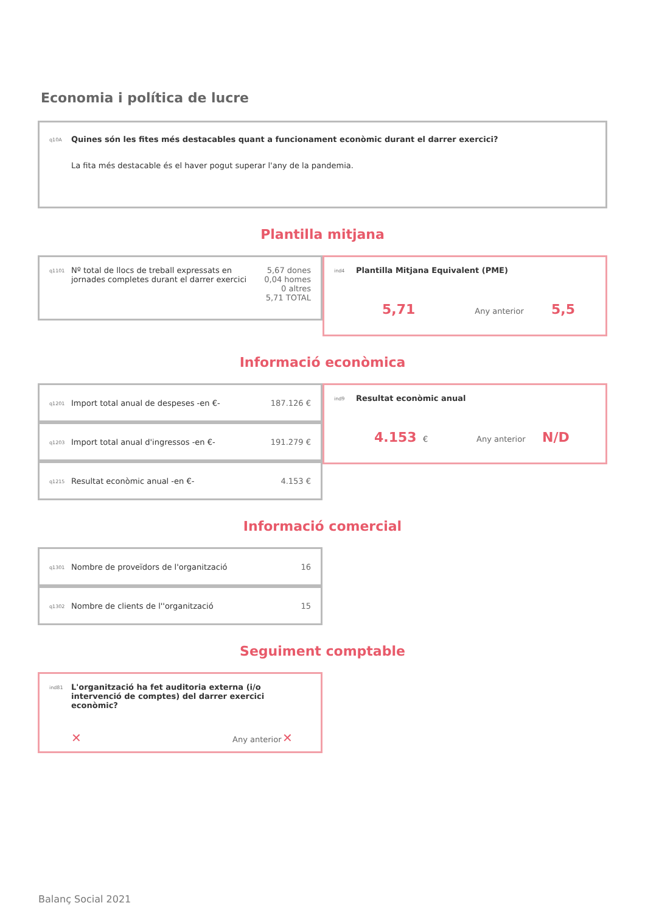Economia i política de lucre
q10A
Quines són les fites més destacables quant a funcionament econòmic durant el darrer exercici?
La fita més destacable és el haver pogut superar l'any de la pandemia.
Plantilla mitjana
q1101
Nº total de llocs de treball expressats en jornades completes durant el darrer exercici
5,67 dones
0,04 homes
0 altres
5,71 TOTAL
ind4 Plantilla Mitjana Equivalent (PME)
5,71 Any anterior 5,5
Informació econòmica
q1201
Import total anual de despeses -en €-
187.126 €
q1203
Import total anual d'ingressos -en €-
191.279 €
q1215
Resultat econòmic anual -en €- 4.153 €
ind9 Resultat econòmic anual
4.153 € Any anterior N/D
Informació comercial
q1301
Nombre de proveïdors de l'organització
16
q1302
Nombre de clients de l''organització
15
Seguiment comptable
ind81 L'organització ha fet auditoria externa (i/o intervenció de comptes) del darrer exercici econòmic?
✕ Any anterior ✕
Balanç Social 2021